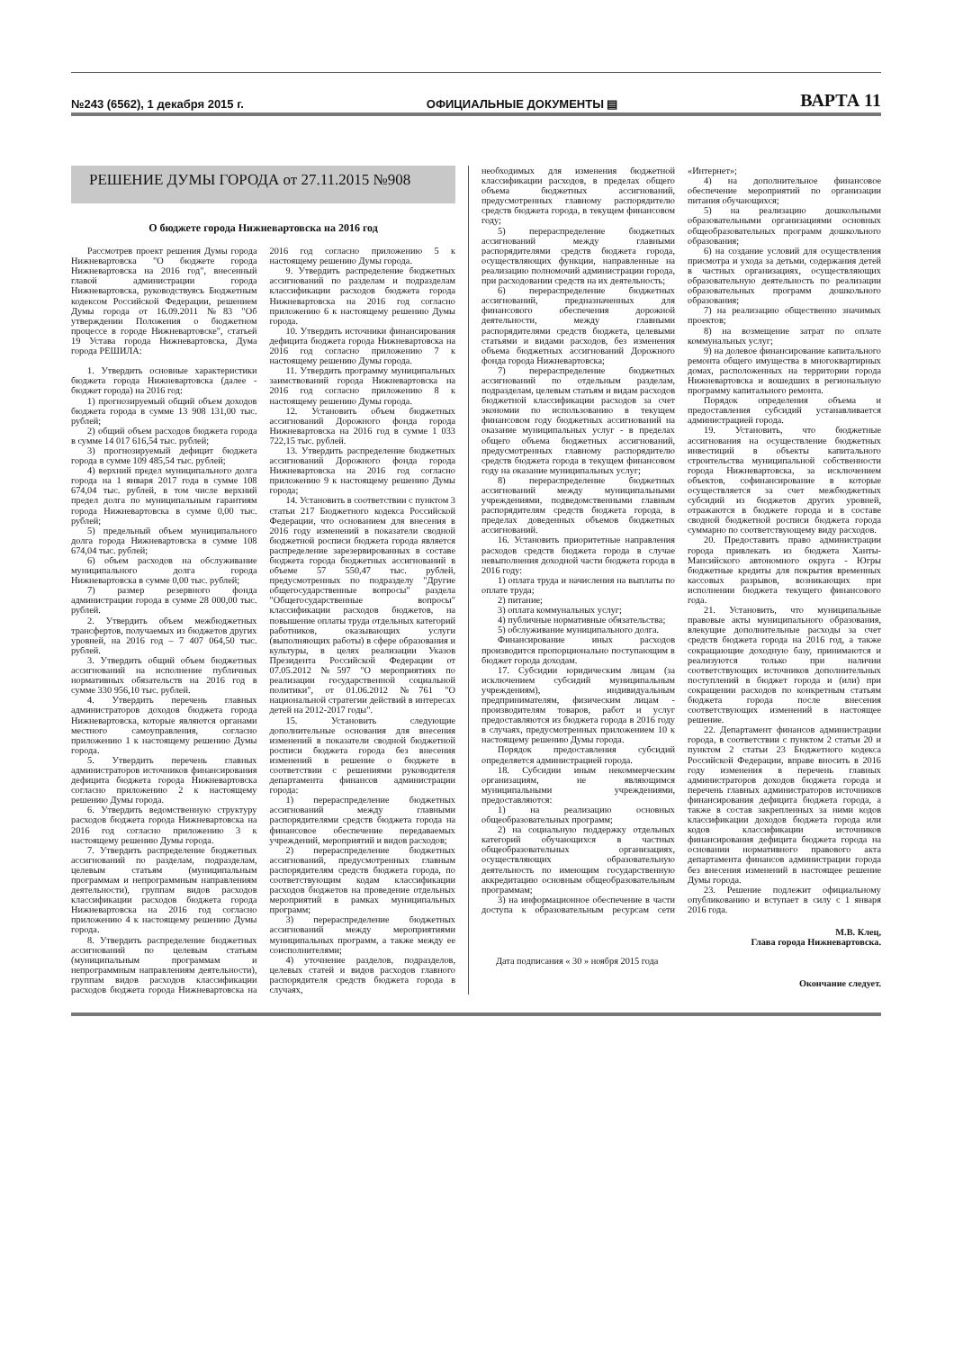№243 (6562), 1 декабря 2015 г. ОФИЦИАЛЬНЫЕ ДОКУМЕНТЫ ▤ ВАРТА 11
РЕШЕНИЕ ДУМЫ ГОРОДА от 27.11.2015 №908
О бюджете города Нижневартовска на 2016 год
Рассмотрев проект решения Думы города Нижневартовска "О бюджете города Нижневартовска на 2016 год", внесенный главой администрации города Нижневартовска, руководствуясь Бюджетным кодексом Российской Федерации, решением Думы города от 16.09.2011 №83 "Об утверждении Положения о бюджетном процессе в городе Нижневартовске", статьей 19 Устава города Нижневартовска, Дума города РЕШИЛА:
1. Утвердить основные характеристики бюджета города Нижневартовска (далее - бюджет города) на 2016 год:
1) прогнозируемый общий объем доходов бюджета города в сумме 13 908 131,00 тыс. рублей;
2) общий объем расходов бюджета города в сумме 14 017 616,54 тыс. рублей;
3) прогнозируемый дефицит бюджета города в сумме 109 485,54 тыс. рублей;
4) верхний предел муниципального долга города на 1 января 2017 года в сумме 108 674,04 тыс. рублей, в том числе верхний предел долга по муниципальным гарантиям города Нижневартовска в сумме 0,00 тыс. рублей;
5) предельный объем муниципального долга города Нижневартовска в сумме 108 674,04 тыс. рублей;
6) объем расходов на обслуживание муниципального долга города Нижневартовска в сумме 0,00 тыс. рублей;
7) размер резервного фонда администрации города в сумме 28 000,00 тыс. рублей.
2. Утвердить объем межбюджетных трансфертов, получаемых из бюджетов других уровней, на 2016 год – 7 407 064,50 тыс. рублей.
3. Утвердить общий объем бюджетных ассигнований на исполнение публичных нормативных обязательств на 2016 год в сумме 330 956,10 тыс. рублей.
4. Утвердить перечень главных администраторов доходов бюджета города Нижневартовска, которые являются органами местного самоуправления, согласно приложению 1 к настоящему решению Думы города.
5. Утвердить перечень главных администраторов источников финансирования дефицита бюджета города Нижневартовска согласно приложению 2 к настоящему решению Думы города.
6. Утвердить ведомственную структуру расходов бюджета города Нижневартовска на 2016 год согласно приложению 3 к настоящему решению Думы города.
7. Утвердить распределение бюджетных ассигнований по разделам, подразделам, целевым статьям (муниципальным программам и непрограммным направлениям деятельности), группам видов расходов классификации расходов бюджета города Нижневартовска на 2016 год согласно приложению 4 к настоящему решению Думы города.
8. Утвердить распределение бюджетных ассигнований по целевым статьям (муниципальным программам и непрограммным направлениям деятельности), группам видов расходов классификации расходов бюджета города Нижневартовска на 2016 год согласно приложению 5 к настоящему решению Думы города.
9. Утвердить распределение бюджетных ассигнований по разделам и подразделам классификации расходов бюджета города Нижневартовска на 2016 год согласно приложению 6 к настоящему решению Думы города.
10. Утвердить источники финансирования дефицита бюджета города Нижневартовска на 2016 год согласно приложению 7 к настоящему решению Думы города.
11. Утвердить программу муниципальных заимствований города Нижневартовска на 2016 год согласно приложению 8 к настоящему решению Думы города.
12. Установить объем бюджетных ассигнований Дорожного фонда города Нижневартовска на 2016 год в сумме 1 033 722,15 тыс. рублей.
13. Утвердить распределение бюджетных ассигнований Дорожного фонда города Нижневартовска на 2016 год согласно приложению 9 к настоящему решению Думы города;
14. Установить в соответствии с пунктом 3 статьи 217 Бюджетного кодекса Российской Федерации, что основанием для внесения в 2016 году изменений в показатели сводной бюджетной росписи бюджета города является распределение зарезервированных в составе бюджета города бюджетных ассигнований в объеме 57 550,47 тыс. рублей, предусмотренных по подразделу "Другие общегосударственные вопросы" раздела "Общегосударственные вопросы" классификации расходов бюджетов, на повышение оплаты труда отдельных категорий работников, оказывающих услуги (выполняющих работы) в сфере образования и культуры, в целях реализации Указов Президента Российской Федерации от 07.05.2012 №597 "О мероприятиях по реализации государственной социальной политики", от 01.06.2012 №761 "О национальной стратегии действий в интересах детей на 2012-2017 годы".
15. Установить следующие дополнительные основания для внесения изменений в показатели сводной бюджетной росписи бюджета города без внесения изменений в решение о бюджете в соответствии с решениями руководителя департамента финансов администрации города:
1) перераспределение бюджетных ассигнований между главными распорядителями средств бюджета города на финансовое обеспечение передаваемых учреждений, мероприятий и видов расходов;
2) перераспределение бюджетных ассигнований, предусмотренных главным распорядителям средств бюджета города, по соответствующим кодам классификации расходов бюджетов на проведение отдельных мероприятий в рамках муниципальных программ;
3) перераспределение бюджетных ассигнований между мероприятиями муниципальных программ, а также между ее соисполнителями;
4) уточнение разделов, подразделов, целевых статей и видов расходов главного распорядителя средств бюджета города в случаях,
необходимых для изменения бюджетной классификации расходов, в пределах общего объема бюджетных ассигнований, предусмотренных главному распорядителю средств бюджета города, в текущем финансовом году;
5) перераспределение бюджетных ассигнований между главными распорядителями средств бюджета города, осуществляющих функции, направленные на реализацию полномочий администрации города, при расходовании средств на их деятельность;
6) перераспределение бюджетных ассигнований, предназначенных для финансового обеспечения дорожной деятельности, между главными распорядителями средств бюджета, целевыми статьями и видами расходов, без изменения объема бюджетных ассигнований Дорожного фонда города Нижневартовска;
7) перераспределение бюджетных ассигнований по отдельным разделам, подразделам, целевым статьям и видам расходов бюджетной классификации расходов за счет экономии по использованию в текущем финансовом году бюджетных ассигнований на оказание муниципальных услуг - в пределах общего объема бюджетных ассигнований, предусмотренных главному распорядителю средств бюджета города в текущем финансовом году на оказание муниципальных услуг;
8) перераспределение бюджетных ассигнований между муниципальными учреждениями, подведомственными главным распорядителям средств бюджета города, в пределах доведенных объемов бюджетных ассигнований.
16. Установить приоритетные направления расходов средств бюджета города в случае невыполнения доходной части бюджета города в 2016 году:
1) оплата труда и начисления на выплаты по оплате труда;
2) питание;
3) оплата коммунальных услуг;
4) публичные нормативные обязательства;
5) обслуживание муниципального долга.
Финансирование иных расходов производится пропорционально поступающим в бюджет города доходам.
17. Субсидии юридическим лицам (за исключением субсидий муниципальным учреждениям), индивидуальным предпринимателям, физическим лицам - производителям товаров, работ и услуг предоставляются из бюджета города в 2016 году в случаях, предусмотренных приложением 10 к настоящему решению Думы города.
Порядок предоставления субсидий определяется администрацией города.
18. Субсидии иным некоммерческим организациям, не являющимся муниципальными учреждениями, предоставляются:
1) на реализацию основных общеобразовательных программ;
2) на социальную поддержку отдельных категорий обучающихся в частных общеобразовательных организациях, осуществляющих образовательную деятельность по имеющим государственную аккредитацию основным общеобразовательным программам;
3) на информационное обеспечение в части доступа к образовательным ресурсам сети «Интернет»;
4) на дополнительное финансовое обеспечение мероприятий по организации питания обучающихся;
5) на реализацию дошкольными образовательными организациями основных общеобразовательных программ дошкольного образования;
6) на создание условий для осуществления присмотра и ухода за детьми, содержания детей в частных организациях, осуществляющих образовательную деятельность по реализации образовательных программ дошкольного образования;
7) на реализацию общественно значимых проектов;
8) на возмещение затрат по оплате коммунальных услуг;
9) на долевое финансирование капитального ремонта общего имущества в многоквартирных домах, расположенных на территории города Нижневартовска и вошедших в региональную программу капитального ремонта.
Порядок определения объема и предоставления субсидий устанавливается администрацией города.
19. Установить, что бюджетные ассигнования на осуществление бюджетных инвестиций в объекты капитального строительства муниципальной собственности города Нижневартовска, за исключением объектов, софинансирование в которые осуществляется за счет межбюджетных субсидий из бюджетов других уровней, отражаются в бюджете города и в составе сводной бюджетной росписи бюджета города суммарно по соответствующему виду расходов.
20. Предоставить право администрации города привлекать из бюджета Ханты-Мансийского автономного округа - Югры бюджетные кредиты для покрытия временных кассовых разрывов, возникающих при исполнении бюджета текущего финансового года.
21. Установить, что муниципальные правовые акты муниципального образования, влекущие дополнительные расходы за счет средств бюджета города на 2016 год, а также сокращающие доходную базу, принимаются и реализуются только при наличии соответствующих источников дополнительных поступлений в бюджет города и (или) при сокращении расходов по конкретным статьям бюджета города после внесения соответствующих изменений в настоящее решение.
22. Департамент финансов администрации города, в соответствии с пунктом 2 статьи 20 и пунктом 2 статьи 23 Бюджетного кодекса Российской Федерации, вправе вносить в 2016 году изменения в перечень главных администраторов доходов бюджета города и перечень главных администраторов источников финансирования дефицита бюджета города, а также в состав закрепленных за ними кодов классификации доходов бюджета города или кодов классификации источников финансирования дефицита бюджета города на основании нормативного правового акта департамента финансов администрации города без внесения изменений в настоящее решение Думы города.
23. Решение подлежит официальному опубликованию и вступает в силу с 1 января 2016 года.
М.В. Клец,
Глава города Нижневартовска.
Дата подписания « 30 » ноября 2015 года
Окончание следует.